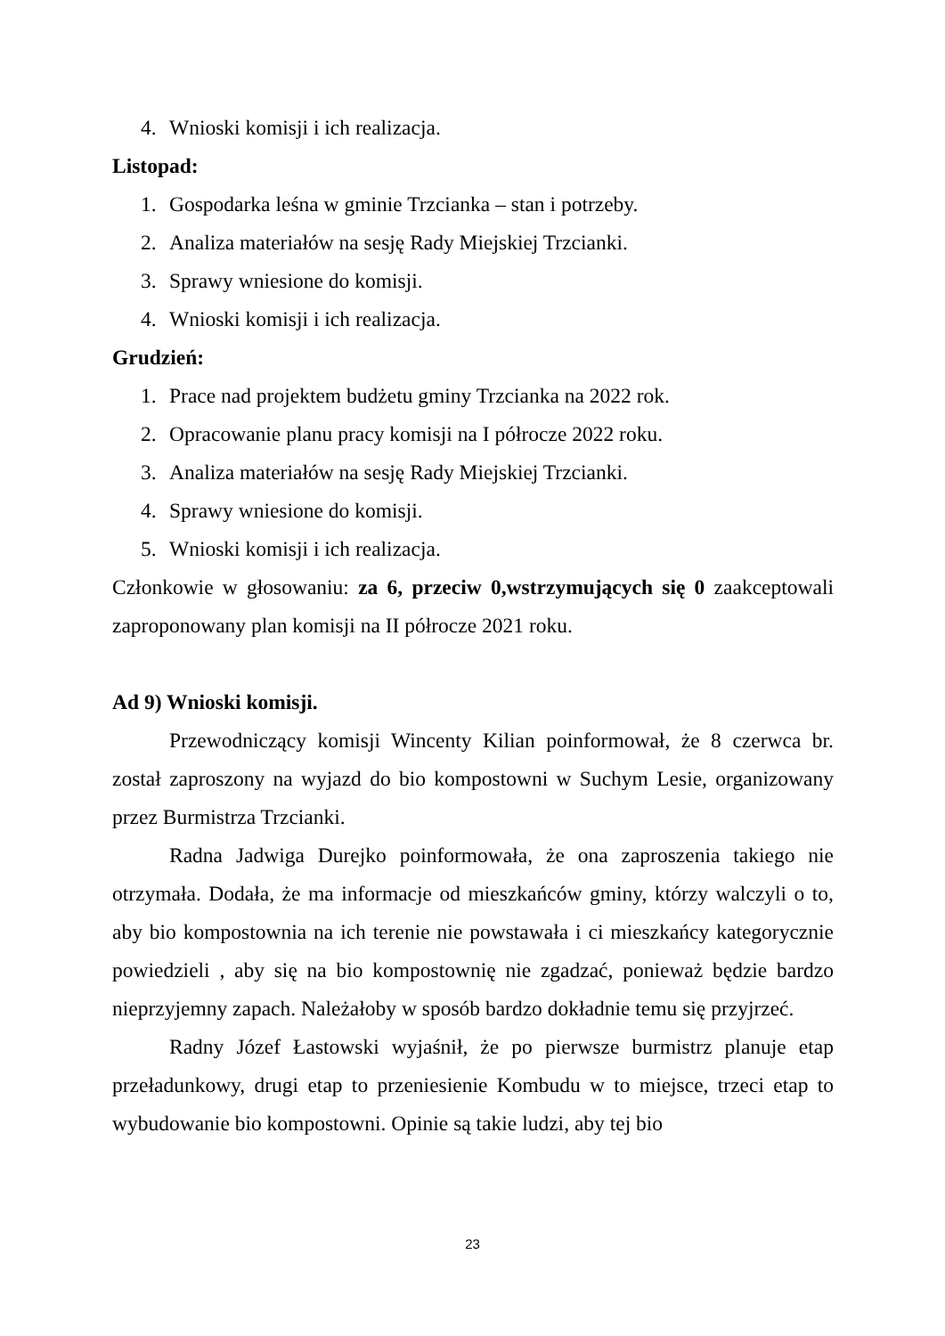4. Wnioski komisji i ich realizacja.
Listopad:
1. Gospodarka leśna w gminie Trzcianka – stan i potrzeby.
2. Analiza materiałów na sesję Rady Miejskiej Trzcianki.
3. Sprawy wniesione do komisji.
4. Wnioski komisji i ich realizacja.
Grudzień:
1. Prace nad projektem budżetu gminy Trzcianka na 2022 rok.
2. Opracowanie planu pracy komisji na I półrocze 2022 roku.
3. Analiza materiałów na sesję Rady Miejskiej Trzcianki.
4. Sprawy wniesione do komisji.
5. Wnioski komisji i ich realizacja.
Członkowie w głosowaniu: za 6, przeciw 0,wstrzymujących się 0 zaakceptowali zaproponowany plan komisji na II półrocze 2021 roku.
Ad 9) Wnioski komisji.
Przewodniczący komisji Wincenty Kilian poinformował, że 8 czerwca br. został zaproszony na wyjazd do bio kompostowni w Suchym Lesie, organizowany przez Burmistrza Trzcianki.
Radna Jadwiga Durejko poinformowała, że ona zaproszenia takiego nie otrzymała. Dodała, że ma informacje od mieszkańców gminy, którzy walczyli o to, aby bio kompostownia na ich terenie nie powstawała i ci mieszkańcy kategorycznie powiedzieli , aby się na bio kompostownię nie zgadzać, ponieważ będzie bardzo nieprzyjemny zapach. Należałoby w sposób bardzo dokładnie temu się przyjrzeć.
Radny Józef Łastowski wyjaśnił, że po pierwsze burmistrz planuje etap przeładunkowy, drugi etap to przeniesienie Kombudu w to miejsce, trzeci etap to wybudowanie bio kompostowni. Opinie są takie ludzi, aby tej bio
23